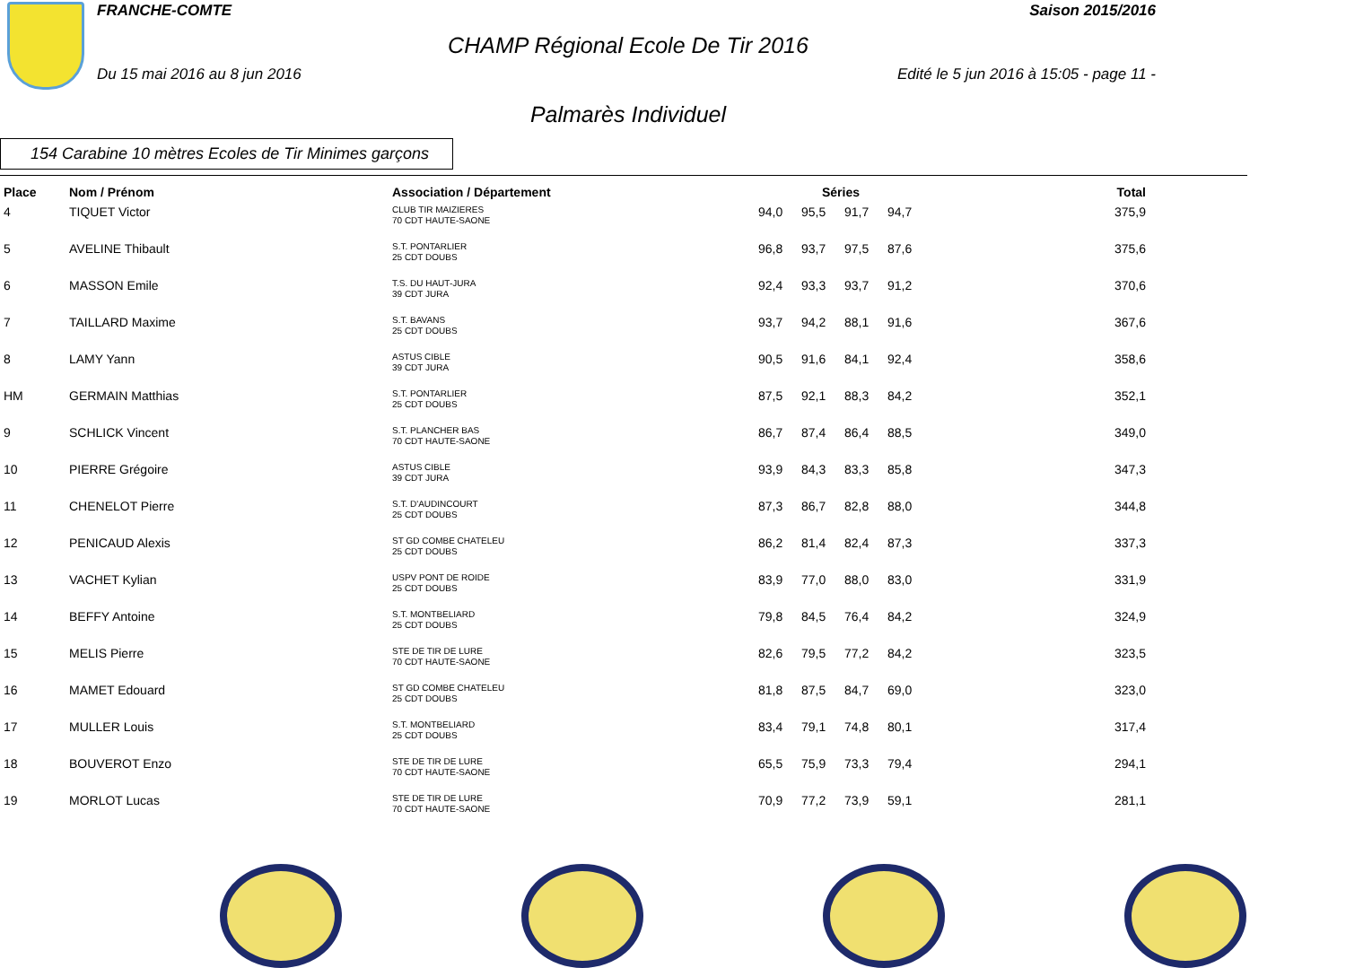FRANCHE-COMTE Saison 2015/2016
CHAMP Régional Ecole De Tir 2016
Du 15 mai 2016 au 8 jun 2016 Edité le 5 jun 2016 à 15:05 - page 11 -
Palmarès Individuel
154 Carabine 10 mètres Ecoles de Tir Minimes garçons
| Place | Nom / Prénom | Association / Département | Séries | | | | Total |
| --- | --- | --- | --- | --- | --- | --- | --- |
| 4 | TIQUET Victor | CLUB TIR MAIZIERES 70 CDT HAUTE-SAONE | 94,0 | 95,5 | 91,7 | 94,7 | 375,9 |
| 5 | AVELINE Thibault | S.T. PONTARLIER 25 CDT DOUBS | 96,8 | 93,7 | 97,5 | 87,6 | 375,6 |
| 6 | MASSON Emile | T.S. DU HAUT-JURA 39 CDT JURA | 92,4 | 93,3 | 93,7 | 91,2 | 370,6 |
| 7 | TAILLARD Maxime | S.T. BAVANS 25 CDT DOUBS | 93,7 | 94,2 | 88,1 | 91,6 | 367,6 |
| 8 | LAMY Yann | ASTUS CIBLE 39 CDT JURA | 90,5 | 91,6 | 84,1 | 92,4 | 358,6 |
| HM | GERMAIN Matthias | S.T. PONTARLIER 25 CDT DOUBS | 87,5 | 92,1 | 88,3 | 84,2 | 352,1 |
| 9 | SCHLICK Vincent | S.T. PLANCHER BAS 70 CDT HAUTE-SAONE | 86,7 | 87,4 | 86,4 | 88,5 | 349,0 |
| 10 | PIERRE Grégoire | ASTUS CIBLE 39 CDT JURA | 93,9 | 84,3 | 83,3 | 85,8 | 347,3 |
| 11 | CHENELOT Pierre | S.T. D'AUDINCOURT 25 CDT DOUBS | 87,3 | 86,7 | 82,8 | 88,0 | 344,8 |
| 12 | PENICAUD Alexis | ST GD COMBE CHATELEU 25 CDT DOUBS | 86,2 | 81,4 | 82,4 | 87,3 | 337,3 |
| 13 | VACHET Kylian | USPV PONT DE ROIDE 25 CDT DOUBS | 83,9 | 77,0 | 88,0 | 83,0 | 331,9 |
| 14 | BEFFY Antoine | S.T. MONTBELIARD 25 CDT DOUBS | 79,8 | 84,5 | 76,4 | 84,2 | 324,9 |
| 15 | MELIS Pierre | STE DE TIR DE LURE 70 CDT HAUTE-SAONE | 82,6 | 79,5 | 77,2 | 84,2 | 323,5 |
| 16 | MAMET Edouard | ST GD COMBE CHATELEU 25 CDT DOUBS | 81,8 | 87,5 | 84,7 | 69,0 | 323,0 |
| 17 | MULLER Louis | S.T. MONTBELIARD 25 CDT DOUBS | 83,4 | 79,1 | 74,8 | 80,1 | 317,4 |
| 18 | BOUVEROT Enzo | STE DE TIR DE LURE 70 CDT HAUTE-SAONE | 65,5 | 75,9 | 73,3 | 79,4 | 294,1 |
| 19 | MORLOT Lucas | STE DE TIR DE LURE 70 CDT HAUTE-SAONE | 70,9 | 77,2 | 73,9 | 59,1 | 281,1 |